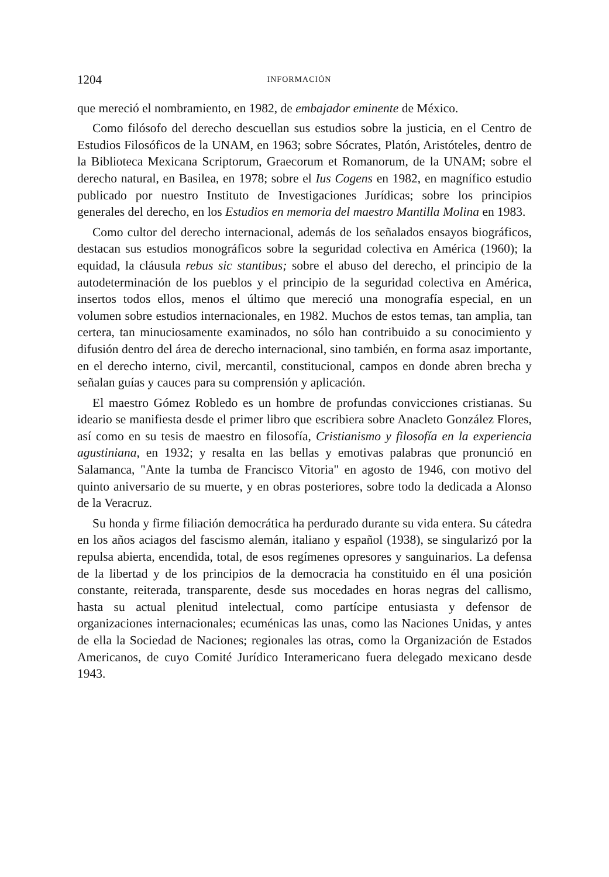1204 INFORMACIÓN
que mereció el nombramiento, en 1982, de embajador eminente de México.
Como filósofo del derecho descuellan sus estudios sobre la justicia, en el Centro de Estudios Filosóficos de la UNAM, en 1963; sobre Sócrates, Platón, Aristóteles, dentro de la Biblioteca Mexicana Scriptorum, Graecorum et Romanorum, de la UNAM; sobre el derecho natural, en Basilea, en 1978; sobre el Ius Cogens en 1982, en magnífico estudio publicado por nuestro Instituto de Investigaciones Jurídicas; sobre los principios generales del derecho, en los Estudios en memoria del maestro Mantilla Molina en 1983.
Como cultor del derecho internacional, además de los señalados ensayos biográficos, destacan sus estudios monográficos sobre la seguridad colectiva en América (1960); la equidad, la cláusula rebus sic stantibus; sobre el abuso del derecho, el principio de la autodeterminación de los pueblos y el principio de la seguridad colectiva en América, insertos todos ellos, menos el último que mereció una monografía especial, en un volumen sobre estudios internacionales, en 1982. Muchos de estos temas, tan amplia, tan certera, tan minuciosamente examinados, no sólo han contribuido a su conocimiento y difusión dentro del área de derecho internacional, sino también, en forma asaz importante, en el derecho interno, civil, mercantil, constitucional, campos en donde abren brecha y señalan guías y cauces para su comprensión y aplicación.
El maestro Gómez Robledo es un hombre de profundas convicciones cristianas. Su ideario se manifiesta desde el primer libro que escribiera sobre Anacleto González Flores, así como en su tesis de maestro en filosofía, Cristianismo y filosofía en la experiencia agustiniana, en 1932; y resalta en las bellas y emotivas palabras que pronunció en Salamanca, "Ante la tumba de Francisco Vitoria" en agosto de 1946, con motivo del quinto aniversario de su muerte, y en obras posteriores, sobre todo la dedicada a Alonso de la Veracruz.
Su honda y firme filiación democrática ha perdurado durante su vida entera. Su cátedra en los años aciagos del fascismo alemán, italiano y español (1938), se singularizó por la repulsa abierta, encendida, total, de esos regímenes opresores y sanguinarios. La defensa de la libertad y de los principios de la democracia ha constituido en él una posición constante, reiterada, transparente, desde sus mocedades en horas negras del callismo, hasta su actual plenitud intelectual, como partícipe entusiasta y defensor de organizaciones internacionales; ecuménicas las unas, como las Naciones Unidas, y antes de ella la Sociedad de Naciones; regionales las otras, como la Organización de Estados Americanos, de cuyo Comité Jurídico Interamericano fuera delegado mexicano desde 1943.